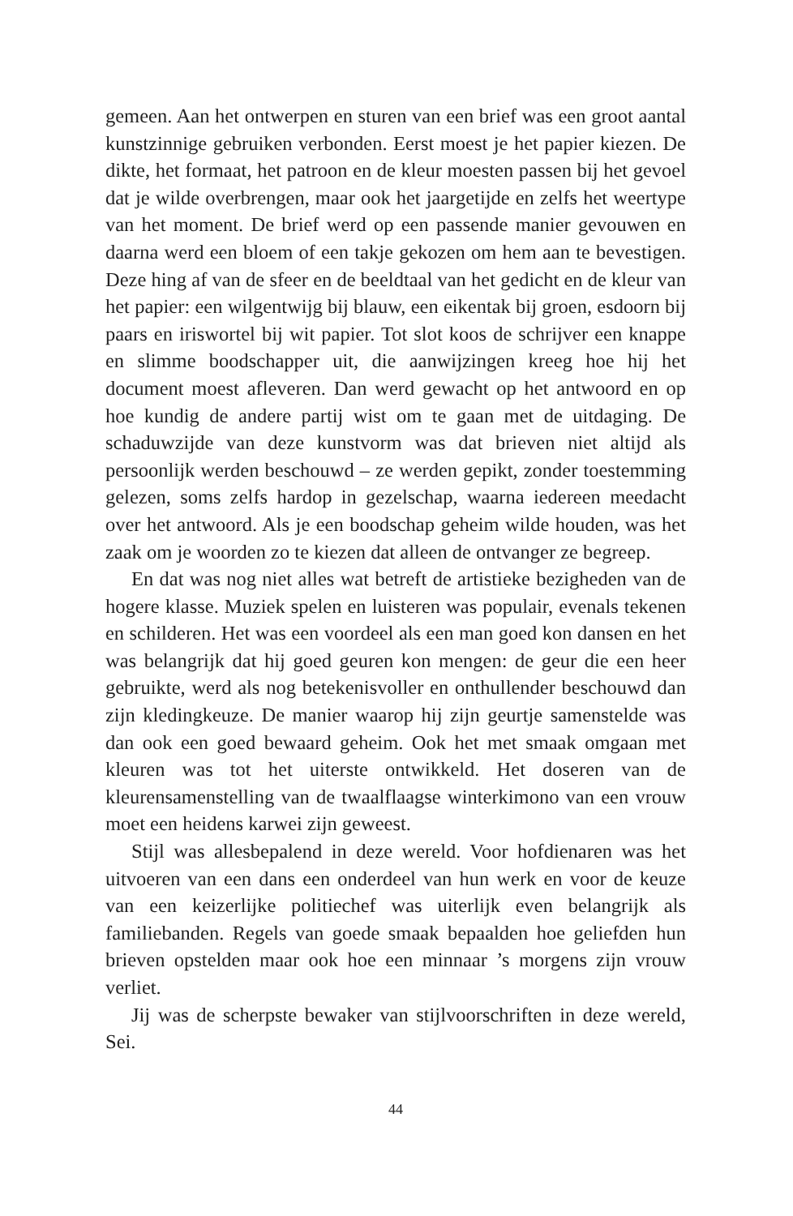gemeen. Aan het ontwerpen en sturen van een brief was een groot aantal kunstzinnige gebruiken verbonden. Eerst moest je het papier kiezen. De dikte, het formaat, het patroon en de kleur moesten passen bij het gevoel dat je wilde overbrengen, maar ook het jaargetijde en zelfs het weertype van het moment. De brief werd op een passende manier gevouwen en daarna werd een bloem of een takje gekozen om hem aan te bevestigen. Deze hing af van de sfeer en de beeldtaal van het gedicht en de kleur van het papier: een wilgentwijg bij blauw, een eikentak bij groen, esdoorn bij paars en iriswortel bij wit papier. Tot slot koos de schrijver een knappe en slimme boodschapper uit, die aanwijzingen kreeg hoe hij het document moest afleveren. Dan werd gewacht op het antwoord en op hoe kundig de andere partij wist om te gaan met de uitdaging. De schaduwzijde van deze kunstvorm was dat brieven niet altijd als persoonlijk werden beschouwd – ze werden gepikt, zonder toestemming gelezen, soms zelfs hardop in gezelschap, waarna iedereen meedacht over het antwoord. Als je een boodschap geheim wilde houden, was het zaak om je woorden zo te kiezen dat alleen de ontvanger ze begreep.
En dat was nog niet alles wat betreft de artistieke bezigheden van de hogere klasse. Muziek spelen en luisteren was populair, evenals tekenen en schilderen. Het was een voordeel als een man goed kon dansen en het was belangrijk dat hij goed geuren kon mengen: de geur die een heer gebruikte, werd als nog betekenisvoller en onthullender beschouwd dan zijn kledingkeuze. De manier waarop hij zijn geurtje samenstelde was dan ook een goed bewaard geheim. Ook het met smaak omgaan met kleuren was tot het uiterste ontwikkeld. Het doseren van de kleurensamenstelling van de twaalflaagse winterkimono van een vrouw moet een heidens karwei zijn geweest.
Stijl was allesbepalend in deze wereld. Voor hofdienaren was het uitvoeren van een dans een onderdeel van hun werk en voor de keuze van een keizerlijke politiechef was uiterlijk even belangrijk als familiebanden. Regels van goede smaak bepaalden hoe geliefden hun brieven opstelden maar ook hoe een minnaar ’s morgens zijn vrouw verliet.
Jij was de scherpste bewaker van stijlvoorschriften in deze wereld, Sei.
44